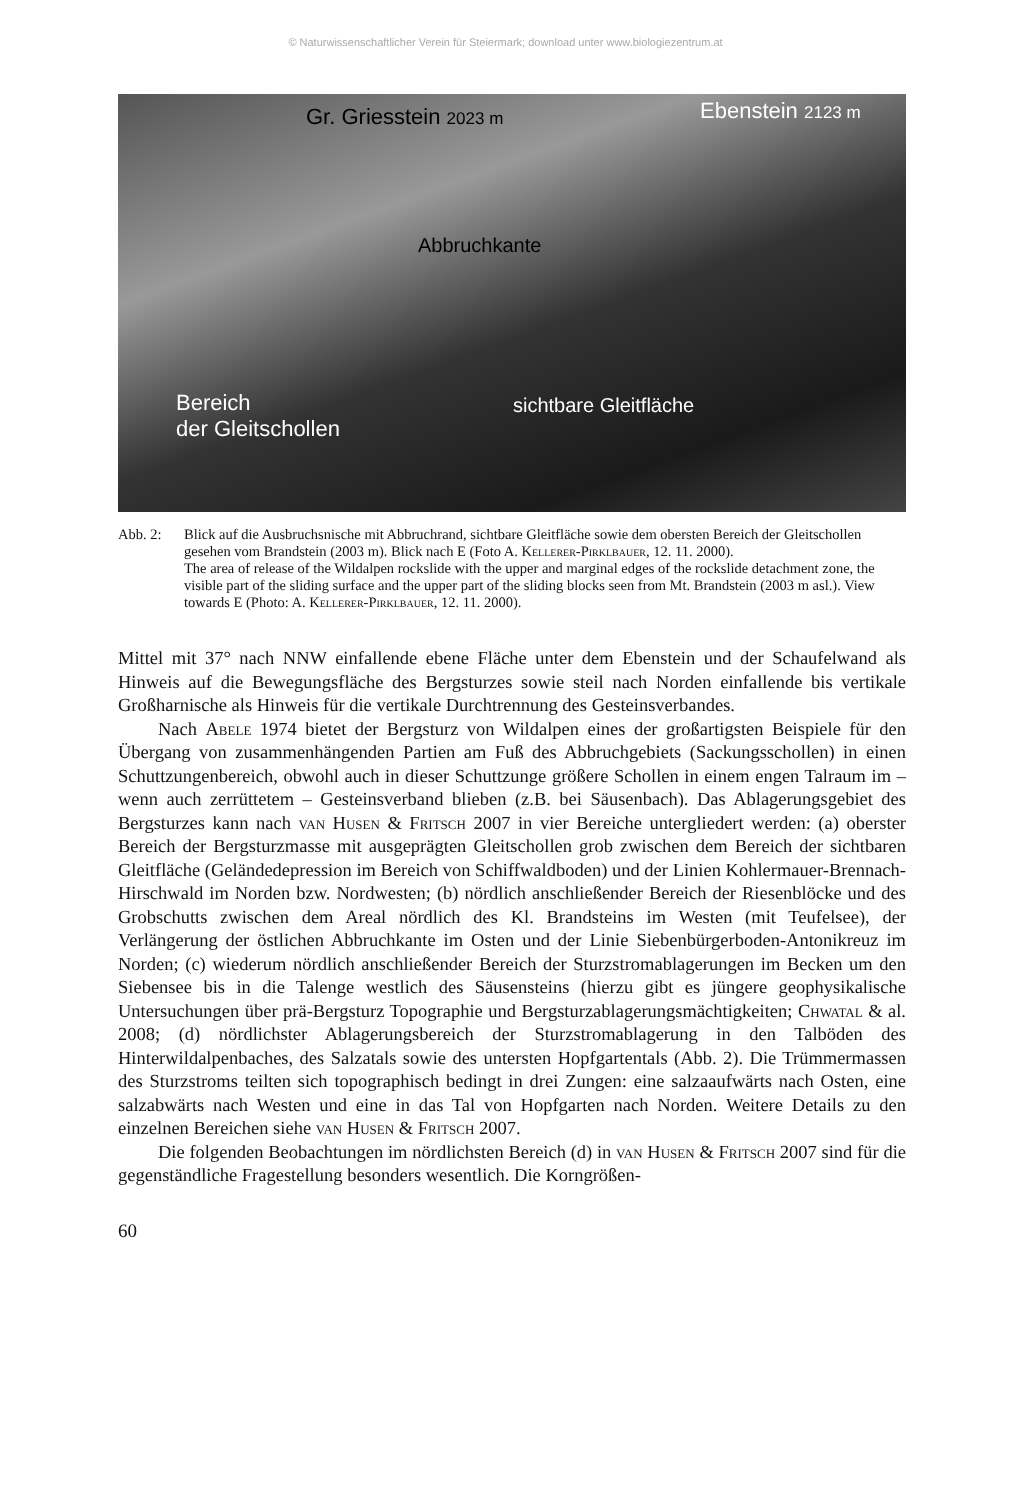© Naturwissenschaftlicher Verein für Steiermark; download unter www.biologiezentrum.at
Gr. Griesstein 2023 m Ebenstein 2123 m
Abbruchkante
sichtbare Gleitfläche
Bereich
der Gleitschollen
Abb. 2: Blick auf die Ausbruchsnische mit Abbruchrand, sichtbare Gleitfläche sowie dem obersten Bereich der Gleitschollen gesehen vom Brandstein (2003 m). Blick nach E (Foto A. Kellerer-Pirklbauer, 12. 11. 2000).
The area of release of the Wildalpen rockslide with the upper and marginal edges of the rockslide detachment zone, the visible part of the sliding surface and the upper part of the sliding blocks seen from Mt. Brandstein (2003 m asl.). View towards E (Photo: A. Kellerer-Pirklbauer, 12. 11. 2000).
Mittel mit 37° nach NNW einfallende ebene Fläche unter dem Ebenstein und der Schaufelwand als Hinweis auf die Bewegungsfläche des Bergsturzes sowie steil nach Norden einfallende bis vertikale Großharnische als Hinweis für die vertikale Durchtrennung des Gesteinsverbandes.
Nach Abele 1974 bietet der Bergsturz von Wildalpen eines der großartigsten Beispiele für den Übergang von zusammenhängenden Partien am Fuß des Abbruchgebiets (Sackungsschollen) in einen Schuttzungenbereich, obwohl auch in dieser Schuttzunge größere Schollen in einem engen Talraum im – wenn auch zerrüttetem – Gesteinsverband blieben (z.B. bei Säusenbach). Das Ablagerungsgebiet des Bergsturzes kann nach van Husen & Fritsch 2007 in vier Bereiche untergliedert werden: (a) oberster Bereich der Bergsturzmasse mit ausgeprägten Gleitschollen grob zwischen dem Bereich der sichtbaren Gleitfläche (Geländedepression im Bereich von Schiffwaldboden) und der Linien Kohlermauer-Brennach-Hirschwald im Norden bzw. Nordwesten; (b) nördlich anschließender Bereich der Riesenblöcke und des Grobschutts zwischen dem Areal nördlich des Kl. Brandsteins im Westen (mit Teufelsee), der Verlängerung der östlichen Abbruchkante im Osten und der Linie Siebenbürgerboden-Antonikreuz im Norden; (c) wiederum nördlich anschließender Bereich der Sturzstromablagerungen im Becken um den Siebensee bis in die Talenge westlich des Säusensteins (hierzu gibt es jüngere geophysikalische Untersuchungen über prä-Bergsturz Topographie und Bergsturzablagerungsmächtigkeiten; Chwatal & al. 2008; (d) nördlichster Ablagerungsbereich der Sturzstromablagerung in den Talböden des Hinterwildalpenbaches, des Salzatals sowie des untersten Hopfgartentals (Abb. 2). Die Trümmermassen des Sturzstroms teilten sich topographisch bedingt in drei Zungen: eine salzaaufwärts nach Osten, eine salzabwärts nach Westen und eine in das Tal von Hopfgarten nach Norden. Weitere Details zu den einzelnen Bereichen siehe van Husen & Fritsch 2007.
Die folgenden Beobachtungen im nördlichsten Bereich (d) in van Husen & Fritsch 2007 sind für die gegenständliche Fragestellung besonders wesentlich. Die Korngrößen-
60